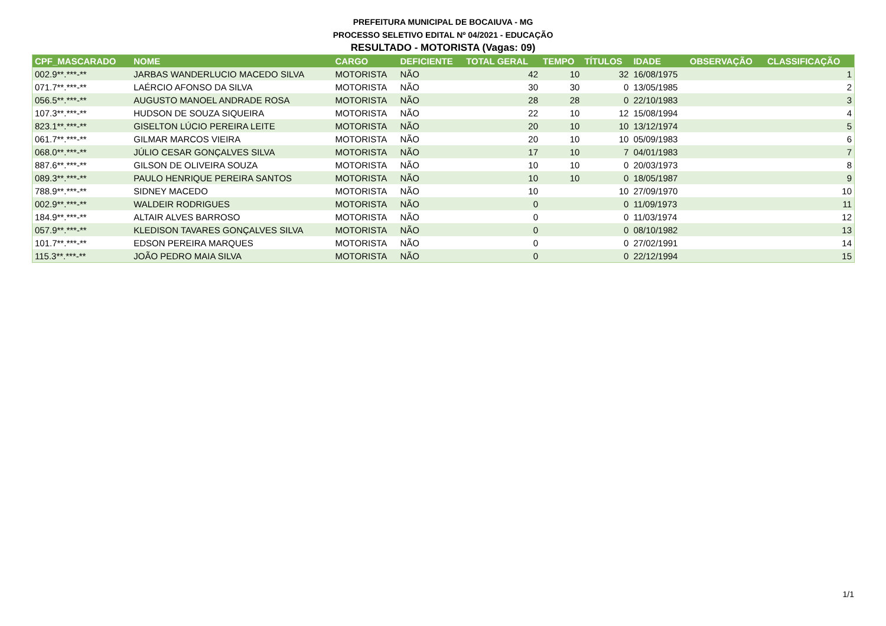PREFEITURA MUNICIPAL DE BOCAIUVA - MG
PROCESSO SELETIVO EDITAL Nº 04/2021 - EDUCAÇÃO
RESULTADO - MOTORISTA (Vagas: 09)
| CPF_MASCARADO | NOME | CARGO | DEFICIENTE | TOTAL GERAL | TEMPO | TÍTULOS | IDADE | OBSERVAÇÃO | CLASSIFICAÇÃO |
| --- | --- | --- | --- | --- | --- | --- | --- | --- | --- |
| 002.9**.***-** | JARBAS WANDERLUCIO MACEDO SILVA | MOTORISTA | NÃO | 42 | 10 | 32 | 16/08/1975 | | 1 |
| 071.7**.***-** | LAÉRCIO AFONSO DA SILVA | MOTORISTA | NÃO | 30 | 30 | 0 | 13/05/1985 | | 2 |
| 056.5**.***-** | AUGUSTO MANOEL ANDRADE ROSA | MOTORISTA | NÃO | 28 | 28 | 0 | 22/10/1983 | | 3 |
| 107.3**.***-** | HUDSON DE SOUZA SIQUEIRA | MOTORISTA | NÃO | 22 | 10 | 12 | 15/08/1994 | | 4 |
| 823.1**.***-** | GISELTON LÚCIO PEREIRA LEITE | MOTORISTA | NÃO | 20 | 10 | 10 | 13/12/1974 | | 5 |
| 061.7**.***-** | GILMAR MARCOS VIEIRA | MOTORISTA | NÃO | 20 | 10 | 10 | 05/09/1983 | | 6 |
| 068.0**.***-** | JÚLIO CESAR GONÇALVES SILVA | MOTORISTA | NÃO | 17 | 10 | 7 | 04/01/1983 | | 7 |
| 887.6**.***-** | GILSON DE OLIVEIRA SOUZA | MOTORISTA | NÃO | 10 | 10 | 0 | 20/03/1973 | | 8 |
| 089.3**.***-** | PAULO HENRIQUE PEREIRA SANTOS | MOTORISTA | NÃO | 10 | 10 | 0 | 18/05/1987 | | 9 |
| 788.9**.***-** | SIDNEY MACEDO | MOTORISTA | NÃO | 10 | | 10 | 27/09/1970 | | 10 |
| 002.9**.***-** | WALDEIR RODRIGUES | MOTORISTA | NÃO | 0 | | 0 | 11/09/1973 | | 11 |
| 184.9**.***-** | ALTAIR ALVES BARROSO | MOTORISTA | NÃO | 0 | | 0 | 11/03/1974 | | 12 |
| 057.9**.***-** | KLEDISON TAVARES GONÇALVES SILVA | MOTORISTA | NÃO | 0 | | 0 | 08/10/1982 | | 13 |
| 101.7**.***-** | EDSON PEREIRA MARQUES | MOTORISTA | NÃO | 0 | | 0 | 27/02/1991 | | 14 |
| 115.3**.***-** | JOÃO PEDRO MAIA SILVA | MOTORISTA | NÃO | 0 | | 0 | 22/12/1994 | | 15 |
1/1